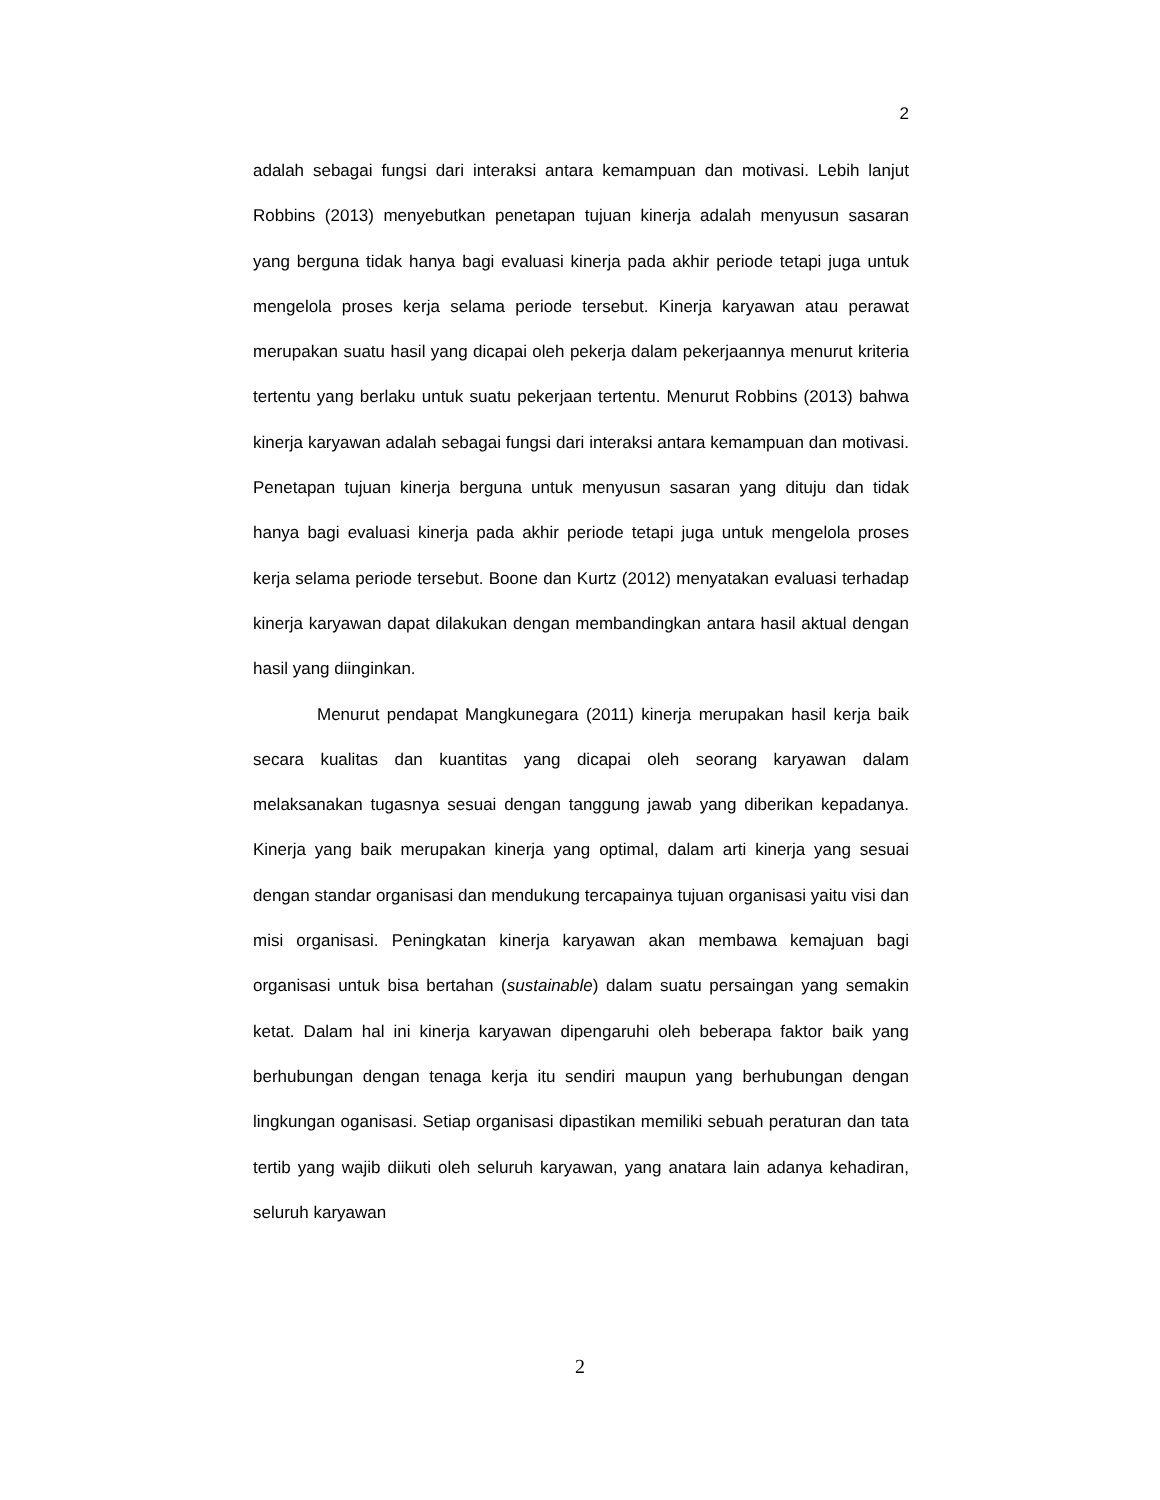2
adalah sebagai fungsi dari interaksi antara kemampuan dan motivasi. Lebih lanjut Robbins (2013) menyebutkan penetapan tujuan kinerja adalah menyusun sasaran yang berguna tidak hanya bagi evaluasi kinerja pada akhir periode tetapi juga untuk mengelola proses kerja selama periode tersebut. Kinerja karyawan atau perawat merupakan suatu hasil yang dicapai oleh pekerja dalam pekerjaannya menurut kriteria tertentu yang berlaku untuk suatu pekerjaan tertentu. Menurut Robbins (2013) bahwa kinerja karyawan adalah sebagai fungsi dari interaksi antara kemampuan dan motivasi. Penetapan tujuan kinerja berguna untuk menyusun sasaran yang dituju dan tidak hanya bagi evaluasi kinerja pada akhir periode tetapi juga untuk mengelola proses kerja selama periode tersebut. Boone dan Kurtz (2012) menyatakan evaluasi terhadap kinerja karyawan dapat dilakukan dengan membandingkan antara hasil aktual dengan hasil yang diinginkan.
Menurut pendapat Mangkunegara (2011) kinerja merupakan hasil kerja baik secara kualitas dan kuantitas yang dicapai oleh seorang karyawan dalam melaksanakan tugasnya sesuai dengan tanggung jawab yang diberikan kepadanya. Kinerja yang baik merupakan kinerja yang optimal, dalam arti kinerja yang sesuai dengan standar organisasi dan mendukung tercapainya tujuan organisasi yaitu visi dan misi organisasi. Peningkatan kinerja karyawan akan membawa kemajuan bagi organisasi untuk bisa bertahan (sustainable) dalam suatu persaingan yang semakin ketat. Dalam hal ini kinerja karyawan dipengaruhi oleh beberapa faktor baik yang berhubungan dengan tenaga kerja itu sendiri maupun yang berhubungan dengan lingkungan oganisasi. Setiap organisasi dipastikan memiliki sebuah peraturan dan tata tertib yang wajib diikuti oleh seluruh karyawan, yang anatara lain adanya kehadiran, seluruh karyawan
2